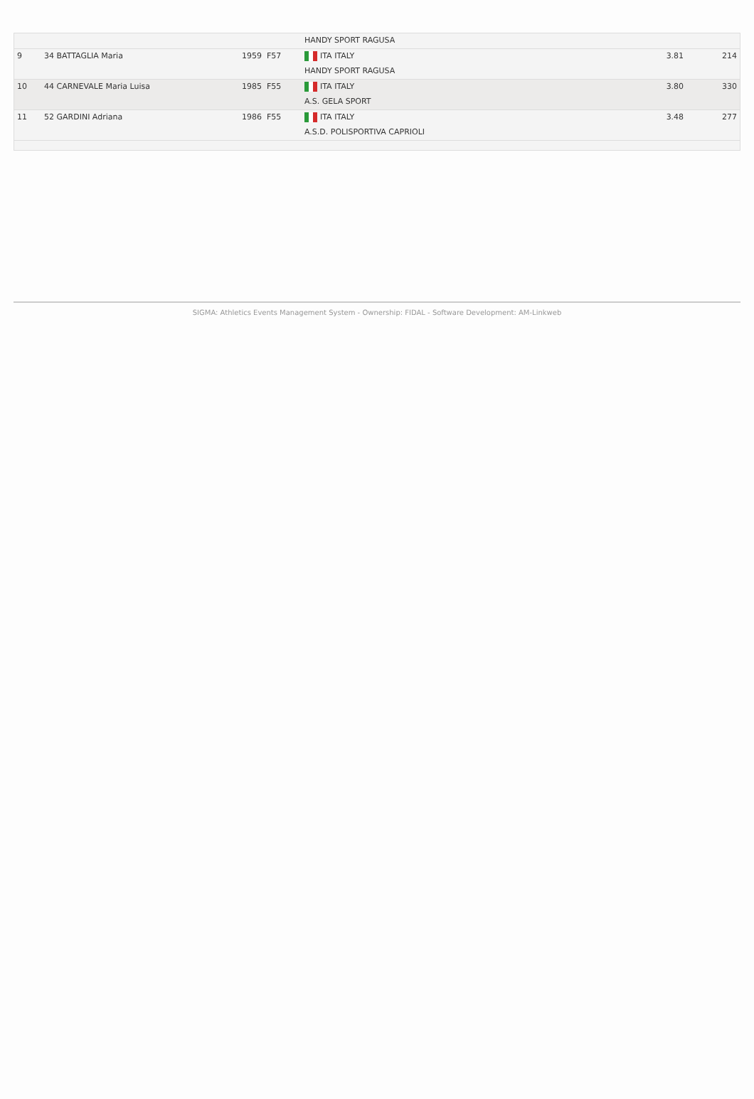| | | | HANDY SPORT RAGUSA | | |
| 9 | 34 BATTAGLIA Maria | 1959 F57 | ITA ITALY | 3.81 | 214 |
| | | | HANDY SPORT RAGUSA | | |
| 10 | 44 CARNEVALE Maria Luisa | 1985 F55 | ITA ITALY | 3.80 | 330 |
| | | | A.S. GELA SPORT | | |
| 11 | 52 GARDINI Adriana | 1986 F55 | ITA ITALY | 3.48 | 277 |
| | | | A.S.D. POLISPORTIVA CAPRIOLI | | |
SIGMA: Athletics Events Management System - Ownership: FIDAL - Software Development: AM-Linkweb